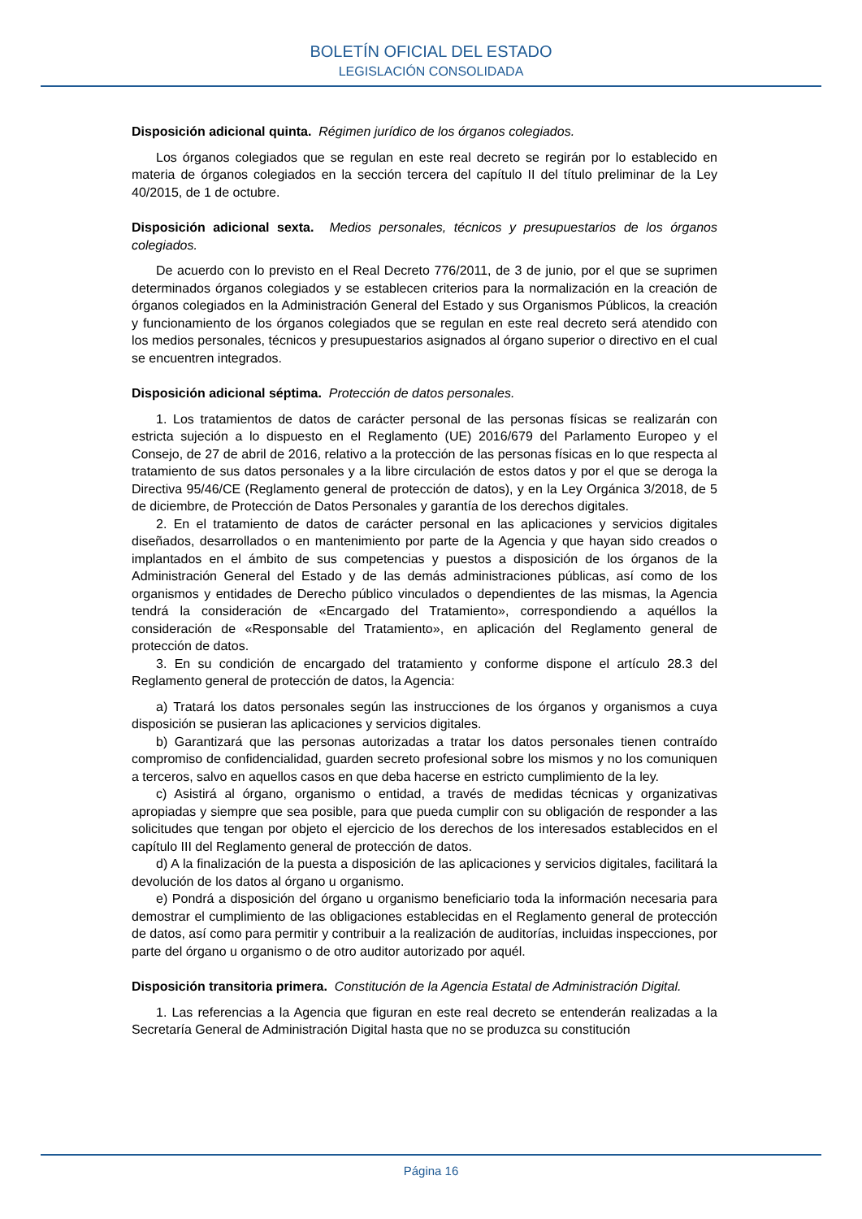BOLETÍN OFICIAL DEL ESTADO
LEGISLACIÓN CONSOLIDADA
Disposición adicional quinta. Régimen jurídico de los órganos colegiados.
Los órganos colegiados que se regulan en este real decreto se regirán por lo establecido en materia de órganos colegiados en la sección tercera del capítulo II del título preliminar de la Ley 40/2015, de 1 de octubre.
Disposición adicional sexta. Medios personales, técnicos y presupuestarios de los órganos colegiados.
De acuerdo con lo previsto en el Real Decreto 776/2011, de 3 de junio, por el que se suprimen determinados órganos colegiados y se establecen criterios para la normalización en la creación de órganos colegiados en la Administración General del Estado y sus Organismos Públicos, la creación y funcionamiento de los órganos colegiados que se regulan en este real decreto será atendido con los medios personales, técnicos y presupuestarios asignados al órgano superior o directivo en el cual se encuentren integrados.
Disposición adicional séptima. Protección de datos personales.
1. Los tratamientos de datos de carácter personal de las personas físicas se realizarán con estricta sujeción a lo dispuesto en el Reglamento (UE) 2016/679 del Parlamento Europeo y el Consejo, de 27 de abril de 2016, relativo a la protección de las personas físicas en lo que respecta al tratamiento de sus datos personales y a la libre circulación de estos datos y por el que se deroga la Directiva 95/46/CE (Reglamento general de protección de datos), y en la Ley Orgánica 3/2018, de 5 de diciembre, de Protección de Datos Personales y garantía de los derechos digitales.
2. En el tratamiento de datos de carácter personal en las aplicaciones y servicios digitales diseñados, desarrollados o en mantenimiento por parte de la Agencia y que hayan sido creados o implantados en el ámbito de sus competencias y puestos a disposición de los órganos de la Administración General del Estado y de las demás administraciones públicas, así como de los organismos y entidades de Derecho público vinculados o dependientes de las mismas, la Agencia tendrá la consideración de «Encargado del Tratamiento», correspondiendo a aquéllos la consideración de «Responsable del Tratamiento», en aplicación del Reglamento general de protección de datos.
3. En su condición de encargado del tratamiento y conforme dispone el artículo 28.3 del Reglamento general de protección de datos, la Agencia:
a) Tratará los datos personales según las instrucciones de los órganos y organismos a cuya disposición se pusieran las aplicaciones y servicios digitales.
b) Garantizará que las personas autorizadas a tratar los datos personales tienen contraído compromiso de confidencialidad, guarden secreto profesional sobre los mismos y no los comuniquen a terceros, salvo en aquellos casos en que deba hacerse en estricto cumplimiento de la ley.
c) Asistirá al órgano, organismo o entidad, a través de medidas técnicas y organizativas apropiadas y siempre que sea posible, para que pueda cumplir con su obligación de responder a las solicitudes que tengan por objeto el ejercicio de los derechos de los interesados establecidos en el capítulo III del Reglamento general de protección de datos.
d) A la finalización de la puesta a disposición de las aplicaciones y servicios digitales, facilitará la devolución de los datos al órgano u organismo.
e) Pondrá a disposición del órgano u organismo beneficiario toda la información necesaria para demostrar el cumplimiento de las obligaciones establecidas en el Reglamento general de protección de datos, así como para permitir y contribuir a la realización de auditorías, incluidas inspecciones, por parte del órgano u organismo o de otro auditor autorizado por aquél.
Disposición transitoria primera. Constitución de la Agencia Estatal de Administración Digital.
1. Las referencias a la Agencia que figuran en este real decreto se entenderán realizadas a la Secretaría General de Administración Digital hasta que no se produzca su constitución
Página 16